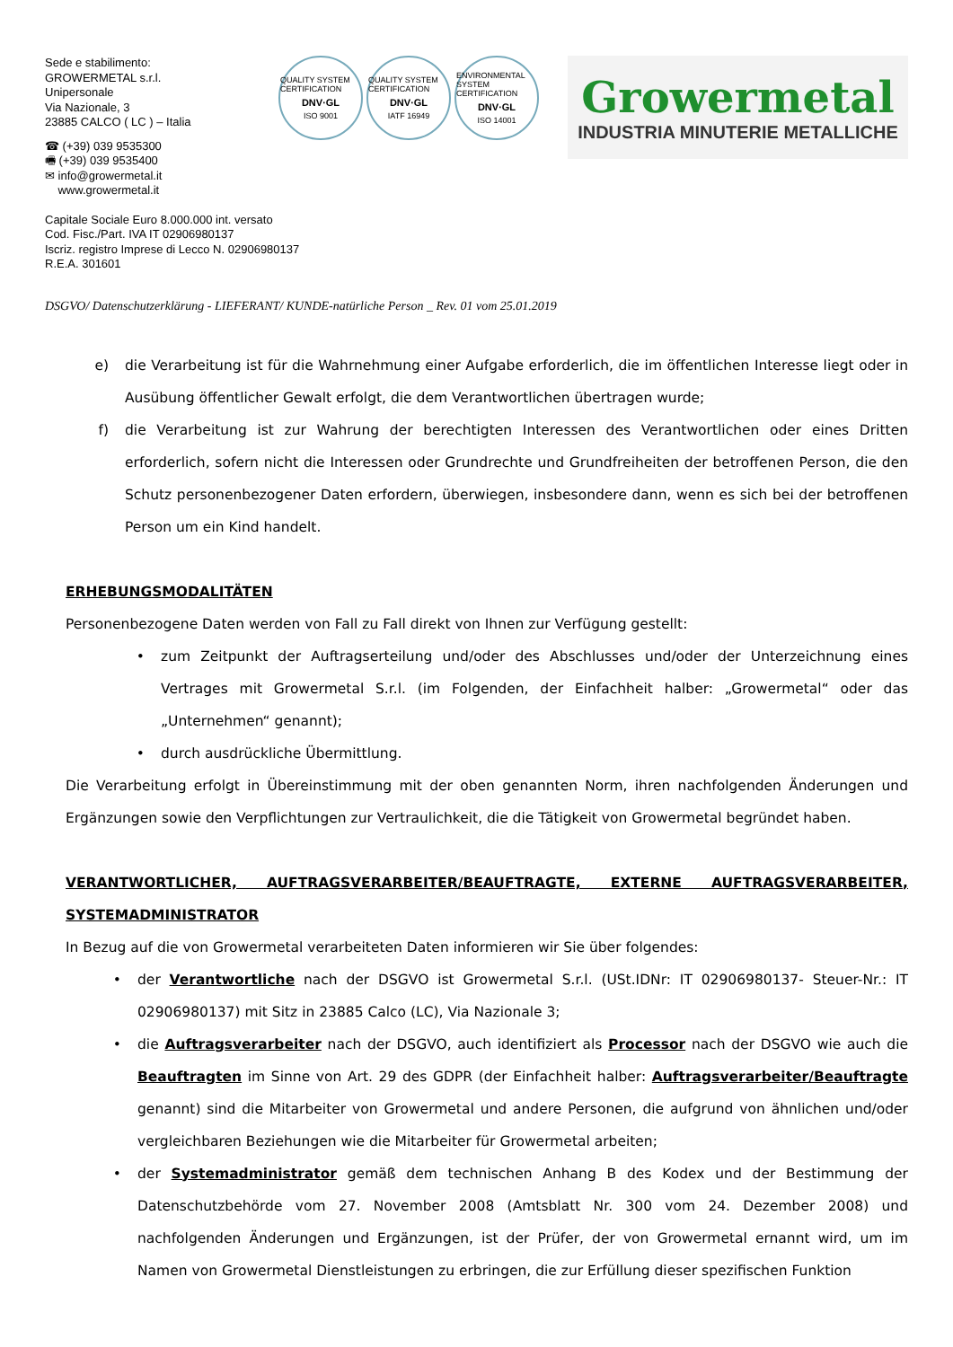Sede e stabilimento:
GROWERMETAL s.r.l.
Unipersonale
Via Nazionale, 3
23885 CALCO ( LC ) – Italia
☎ (+39) 039 9535300
🖷 (+39) 039 9535400
✉ info@growermetal.it
www.growermetal.it
QUALITY SYSTEM CERTIFICATION
DNV·GL
ISO 9001
QUALITY SYSTEM CERTIFICATION
DNV·GL
IATF 16949
ENVIRONMENTAL SYSTEM CERTIFICATION
DNV·GL
ISO 14001
Growermetal
INDUSTRIA MINUTERIE METALLICHE
Capitale Sociale Euro 8.000.000 int. versato
Cod. Fisc./Part. IVA IT 02906980137
Iscriz. registro Imprese di Lecco N. 02906980137
R.E.A. 301601
DSGVO/ Datenschutzerklärung - LIEFERANT/ KUNDE-natürliche Person _ Rev. 01 vom 25.01.2019
e) die Verarbeitung ist für die Wahrnehmung einer Aufgabe erforderlich, die im öffentlichen Interesse liegt oder in Ausübung öffentlicher Gewalt erfolgt, die dem Verantwortlichen übertragen wurde;
f) die Verarbeitung ist zur Wahrung der berechtigten Interessen des Verantwortlichen oder eines Dritten erforderlich, sofern nicht die Interessen oder Grundrechte und Grundfreiheiten der betroffenen Person, die den Schutz personenbezogener Daten erfordern, überwiegen, insbesondere dann, wenn es sich bei der betroffenen Person um ein Kind handelt.
ERHEBUNGSMODALITÄTEN
Personenbezogene Daten werden von Fall zu Fall direkt von Ihnen zur Verfügung gestellt:
• zum Zeitpunkt der Auftragserteilung und/oder des Abschlusses und/oder der Unterzeichnung eines Vertrages mit Growermetal S.r.l. (im Folgenden, der Einfachheit halber: „Growermetal“ oder das „Unternehmen“ genannt);
• durch ausdrückliche Übermittlung.
Die Verarbeitung erfolgt in Übereinstimmung mit der oben genannten Norm, ihren nachfolgenden Änderungen und Ergänzungen sowie den Verpflichtungen zur Vertraulichkeit, die die Tätigkeit von Growermetal begründet haben.
VERANTWORTLICHER, AUFTRAGSVERARBEITER/BEAUFTRAGTE, EXTERNE AUFTRAGSVERARBEITER, SYSTEMADMINISTRATOR
In Bezug auf die von Growermetal verarbeiteten Daten informieren wir Sie über folgendes:
• der Verantwortliche nach der DSGVO ist Growermetal S.r.l. (USt.IDNr: IT 02906980137- Steuer-Nr.: IT 02906980137) mit Sitz in 23885 Calco (LC), Via Nazionale 3;
• die Auftragsverarbeiter nach der DSGVO, auch identifiziert als Processor nach der DSGVO wie auch die Beauftragten im Sinne von Art. 29 des GDPR (der Einfachheit halber: Auftragsverarbeiter/Beauftragte genannt) sind die Mitarbeiter von Growermetal und andere Personen, die aufgrund von ähnlichen und/oder vergleichbaren Beziehungen wie die Mitarbeiter für Growermetal arbeiten;
• der Systemadministrator gemäß dem technischen Anhang B des Kodex und der Bestimmung der Datenschutzbehörde vom 27. November 2008 (Amtsblatt Nr. 300 vom 24. Dezember 2008) und nachfolgenden Änderungen und Ergänzungen, ist der Prüfer, der von Growermetal ernannt wird, um im Namen von Growermetal Dienstleistungen zu erbringen, die zur Erfüllung dieser spezifischen Funktion